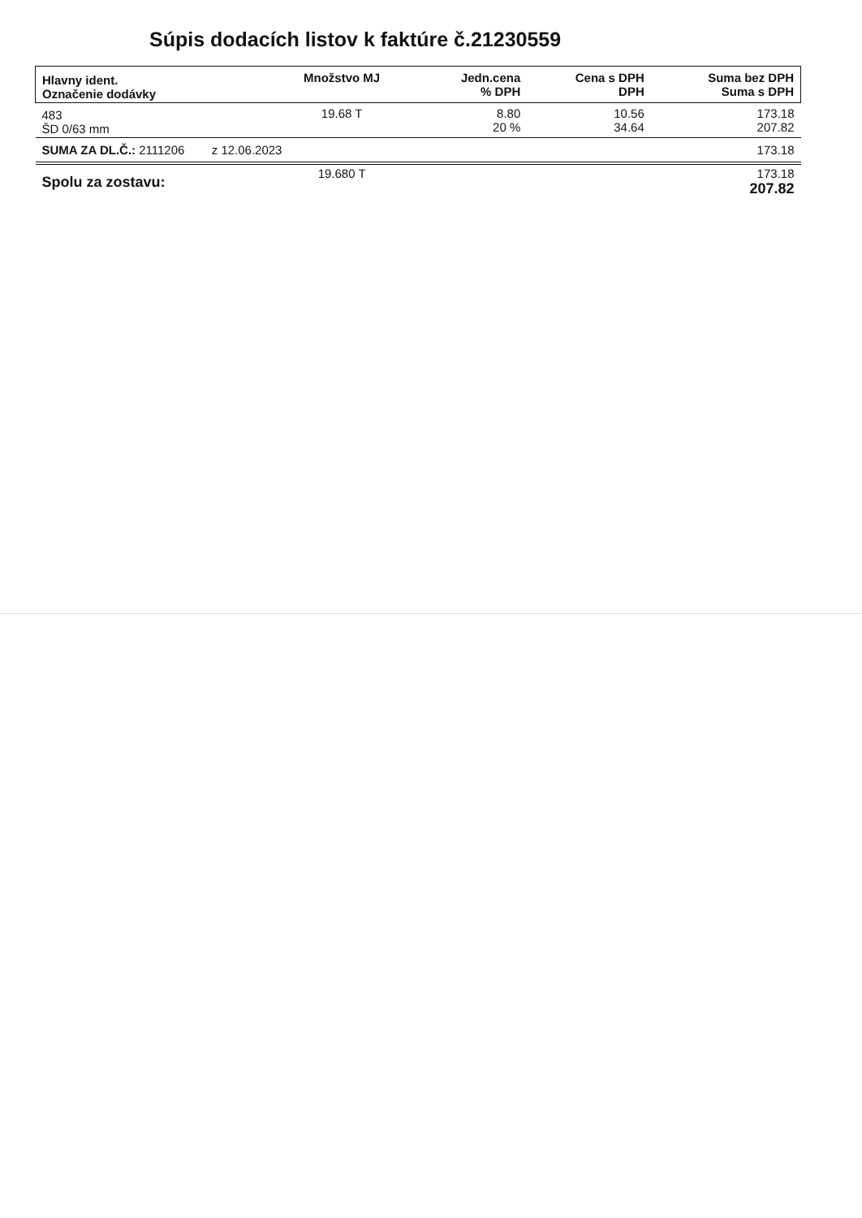Súpis dodacích listov k faktúre č.21230559
| Hlavny ident. Označenie dodávky | Množstvo MJ | Jedn.cena % DPH | Cena s DPH DPH | Suma bez DPH Suma s DPH |
| --- | --- | --- | --- | --- |
| 483 ŠD 0/63 mm | 19.68 T | 8.80 20 % | 10.56 34.64 | 173.18 207.82 |
| SUMA ZA DL.Č.: 2111206 z 12.06.2023 | | | | 173.18 |
| Spolu za zostavu: | 19.680 T | | | 173.18 207.82 |